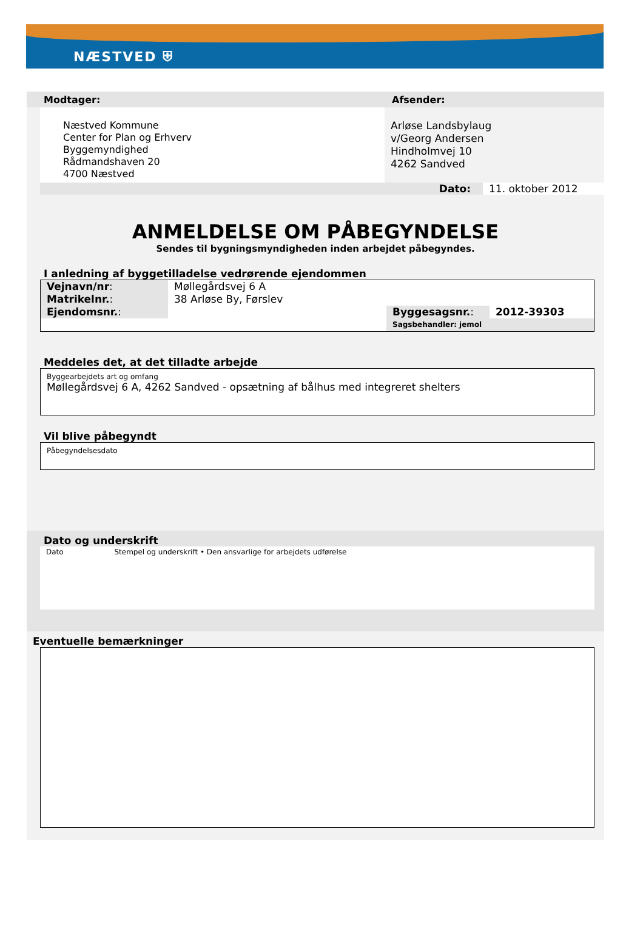NÆSTVED ⛨
Modtager: Afsender:
Næstved Kommune
Center for Plan og Erhverv
Byggemyndighed
Rådmandshaven 20
4700 Næstved
Arløse Landsbylaug
v/Georg Andersen
Hindholmvej 10
4262 Sandved
Dato: 11. oktober 2012
ANMELDELSE OM PÅBEGYNDELSE
Sendes til bygningsmyndigheden inden arbejdet påbegyndes.
I anledning af byggetilladelse vedrørende ejendommen
| Vejnavn/nr : | Møllegårdsvej 6 A | | |
| Matrikelnr. : | 38 Arløse By, Førslev | | |
| Ejendomsnr. : | | Byggesagsnr. : | 2012-39303 |
| | | Sagsbehandler: jemol | |
Meddeles det, at det tilladte arbejde
Byggearbejdets art og omfang
Møllegårdsvej 6 A, 4262 Sandved - opsætning af bålhus med integreret shelters
Vil blive påbegyndt
Påbegyndelsesdato
Dato og underskrift
Dato Stempel og underskrift • Den ansvarlige for arbejdets udførelse
Eventuelle bemærkninger